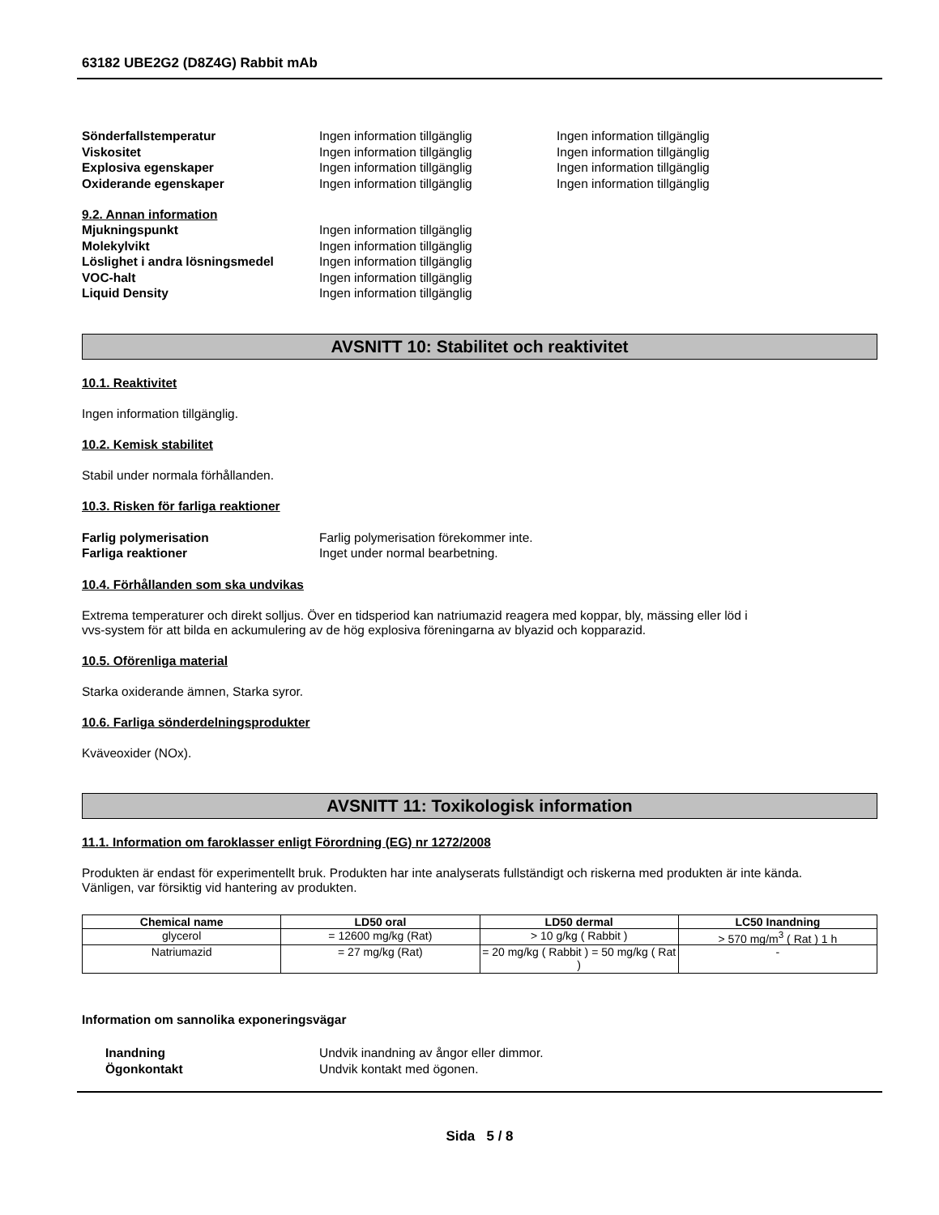63182 UBE2G2 (D8Z4G) Rabbit mAb
Sönderfallstemperatur Ingen information tillgänglig Ingen information tillgänglig
Viskositet Ingen information tillgänglig Ingen information tillgänglig
Explosiva egenskaper Ingen information tillgänglig Ingen information tillgänglig
Oxiderande egenskaper Ingen information tillgänglig Ingen information tillgänglig
9.2. Annan information
Mjukningspunkt Ingen information tillgänglig
Molekylvikt Ingen information tillgänglig
Löslighet i andra lösningsmedel Ingen information tillgänglig
VOC-halt Ingen information tillgänglig
Liquid Density Ingen information tillgänglig
AVSNITT 10: Stabilitet och reaktivitet
10.1. Reaktivitet
Ingen information tillgänglig.
10.2. Kemisk stabilitet
Stabil under normala förhållanden.
10.3. Risken för farliga reaktioner
Farlig polymerisation Farlig polymerisation förekommer inte.
Farliga reaktioner Inget under normal bearbetning.
10.4. Förhållanden som ska undvikas
Extrema temperaturer och direkt solljus. Över en tidsperiod kan natriumazid reagera med koppar, bly, mässing eller löd i
vvs-system för att bilda en ackumulering av de hög explosiva föreningarna av blyazid och kopparazid.
10.5. Oförenliga material
Starka oxiderande ämnen, Starka syror.
10.6. Farliga sönderdelningsprodukter
Kväveoxider (NOx).
AVSNITT 11: Toxikologisk information
11.1. Information om faroklasser enligt Förordning (EG) nr 1272/2008
Produkten är endast för experimentellt bruk. Produkten har inte analyserats fullständigt och riskerna med produkten är inte kända.
Vänligen, var försiktig vid hantering av produkten.
| Chemical name | LD50 oral | LD50 dermal | LC50 Inandning |
| --- | --- | --- | --- |
| glycerol | = 12600 mg/kg (Rat) | > 10 g/kg ( Rabbit ) | > 570 mg/m<sup>3</sup> ( Rat ) 1 h |
| Natriumazid | = 27 mg/kg (Rat) | = 20 mg/kg ( Rabbit ) = 50 mg/kg ( Rat ) | - |
Information om sannolika exponeringsvägar
Inandning Undvik inandning av ångor eller dimmor.
Ögonkontakt Undvik kontakt med ögonen.
Sida 5 / 8